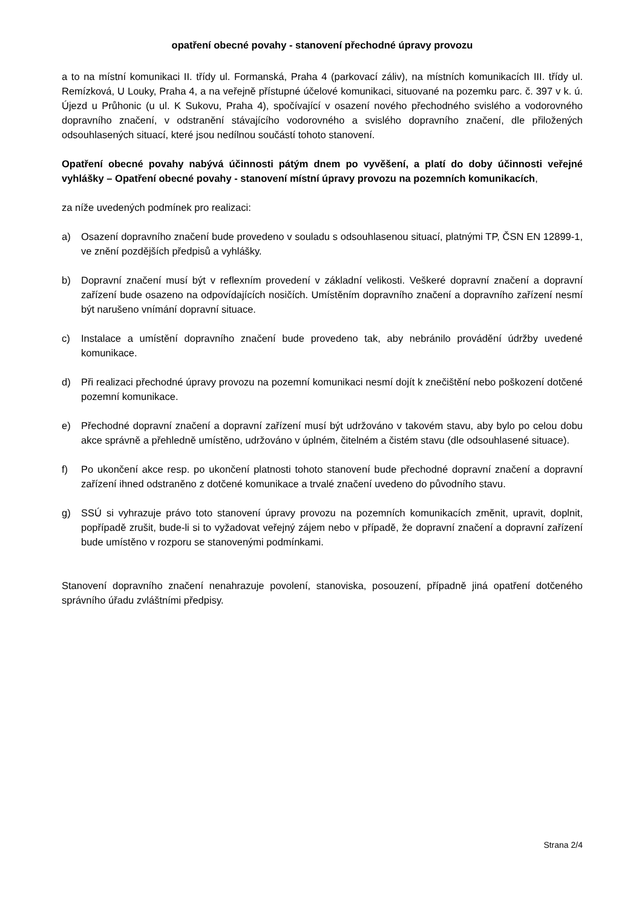opatření obecné povahy - stanovení přechodné úpravy provozu
a to na místní komunikaci II. třídy ul. Formanská, Praha 4 (parkovací záliv), na místních komunikacích III. třídy ul. Remízková, U Louky, Praha 4, a na veřejně přístupné účelové komunikaci, situované na pozemku parc. č. 397 v k. ú. Újezd u Průhonic (u ul. K Sukovu, Praha 4), spočívající v osazení nového přechodného svislého a vodorovného dopravního značení, v odstranění stávajícího vodorovného a svislého dopravního značení, dle přiložených odsouhlasených situací, které jsou nedílnou součástí tohoto stanovení.
Opatření obecné povahy nabývá účinnosti pátým dnem po vyvěšení, a platí do doby účinnosti veřejné vyhlášky – Opatření obecné povahy - stanovení místní úpravy provozu na pozemních komunikacích,
za níže uvedených podmínek pro realizaci:
a) Osazení dopravního značení bude provedeno v souladu s odsouhlasenou situací, platnými TP, ČSN EN 12899-1, ve znění pozdějších předpisů a vyhlášky.
b) Dopravní značení musí být v reflexním provedení v základní velikosti. Veškeré dopravní značení a dopravní zařízení bude osazeno na odpovídajících nosičích. Umístěním dopravního značení a dopravního zařízení nesmí být narušeno vnímání dopravní situace.
c) Instalace a umístění dopravního značení bude provedeno tak, aby nebránilo provádění údržby uvedené komunikace.
d) Při realizaci přechodné úpravy provozu na pozemní komunikaci nesmí dojít k znečištění nebo poškození dotčené pozemní komunikace.
e) Přechodné dopravní značení a dopravní zařízení musí být udržováno v takovém stavu, aby bylo po celou dobu akce správně a přehledně umístěno, udržováno v úplném, čitelném a čistém stavu (dle odsouhlasené situace).
f) Po ukončení akce resp. po ukončení platnosti tohoto stanovení bude přechodné dopravní značení a dopravní zařízení ihned odstraněno z dotčené komunikace a trvalé značení uvedeno do původního stavu.
g) SSÚ si vyhrazuje právo toto stanovení úpravy provozu na pozemních komunikacích změnit, upravit, doplnit, popřípadě zrušit, bude-li si to vyžadovat veřejný zájem nebo v případě, že dopravní značení a dopravní zařízení bude umístěno v rozporu se stanovenými podmínkami.
Stanovení dopravního značení nenahrazuje povolení, stanoviska, posouzení, případně jiná opatření dotčeného správního úřadu zvláštními předpisy.
Strana 2/4